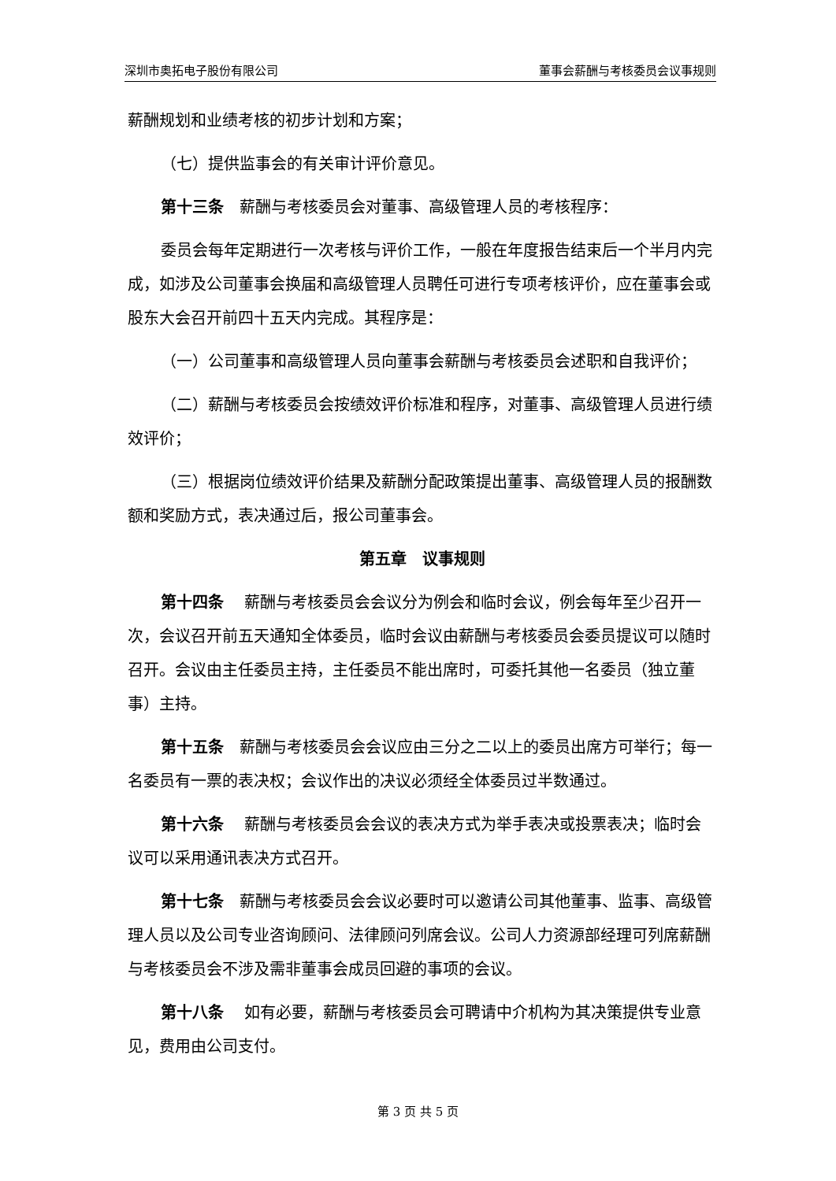深圳市奥拓电子股份有限公司 董事会薪酬与考核委员会议事规则
薪酬规划和业绩考核的初步计划和方案；
（七）提供监事会的有关审计评价意见。
第十三条　薪酬与考核委员会对董事、高级管理人员的考核程序：
委员会每年定期进行一次考核与评价工作，一般在年度报告结束后一个半月内完成，如涉及公司董事会换届和高级管理人员聘任可进行专项考核评价，应在董事会或股东大会召开前四十五天内完成。其程序是：
（一）公司董事和高级管理人员向董事会薪酬与考核委员会述职和自我评价；
（二）薪酬与考核委员会按绩效评价标准和程序，对董事、高级管理人员进行绩效评价；
（三）根据岗位绩效评价结果及薪酬分配政策提出董事、高级管理人员的报酬数额和奖励方式，表决通过后，报公司董事会。
第五章　议事规则
第十四条　 薪酬与考核委员会会议分为例会和临时会议，例会每年至少召开一次，会议召开前五天通知全体委员，临时会议由薪酬与考核委员会委员提议可以随时召开。会议由主任委员主持，主任委员不能出席时，可委托其他一名委员（独立董事）主持。
第十五条　薪酬与考核委员会会议应由三分之二以上的委员出席方可举行；每一名委员有一票的表决权；会议作出的决议必须经全体委员过半数通过。
第十六条　 薪酬与考核委员会会议的表决方式为举手表决或投票表决；临时会议可以采用通讯表决方式召开。
第十七条　薪酬与考核委员会会议必要时可以邀请公司其他董事、监事、高级管理人员以及公司专业咨询顾问、法律顾问列席会议。公司人力资源部经理可列席薪酬与考核委员会不涉及需非董事会成员回避的事项的会议。
第十八条　 如有必要，薪酬与考核委员会可聘请中介机构为其决策提供专业意见，费用由公司支付。
第 3 页 共 5 页